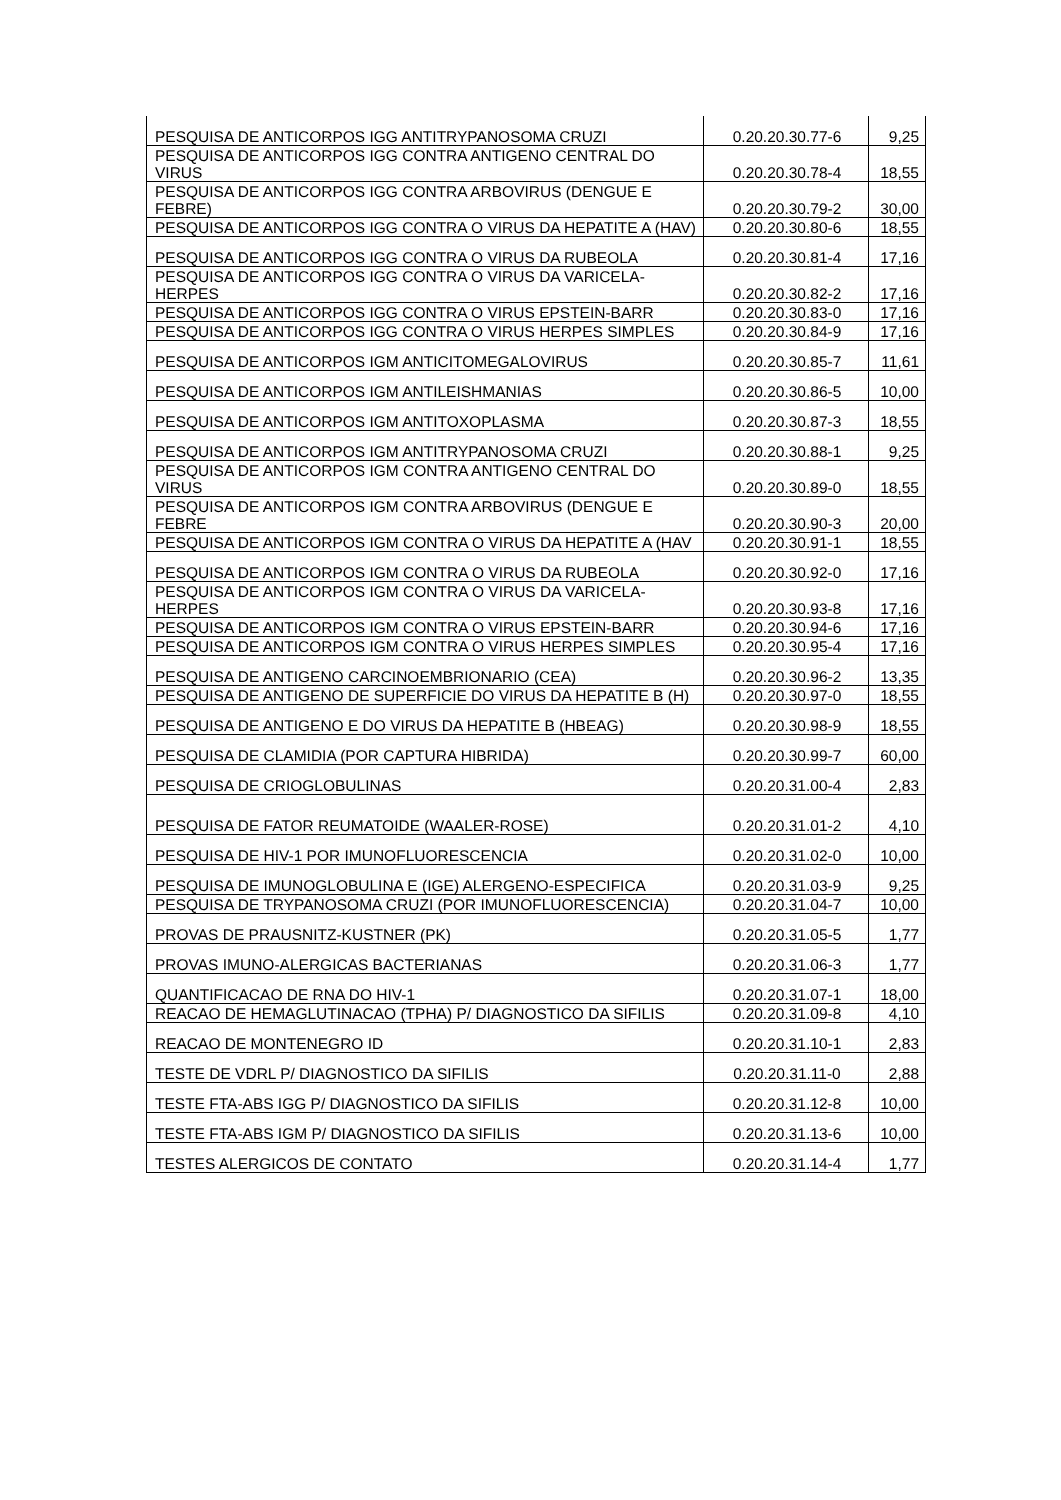| PESQUISA DE ANTICORPOS IGG ANTITRYPANOSOMA CRUZI | 0.20.20.30.77-6 | 9,25 |
| PESQUISA DE ANTICORPOS IGG CONTRA ANTIGENO CENTRAL DO VIRUS | 0.20.20.30.78-4 | 18,55 |
| PESQUISA DE ANTICORPOS IGG CONTRA ARBOVIRUS (DENGUE E FEBRE) | 0.20.20.30.79-2 | 30,00 |
| PESQUISA DE ANTICORPOS IGG CONTRA O VIRUS DA HEPATITE A (HAV) | 0.20.20.30.80-6 | 18,55 |
| PESQUISA DE ANTICORPOS IGG CONTRA O VIRUS DA RUBEOLA | 0.20.20.30.81-4 | 17,16 |
| PESQUISA DE ANTICORPOS IGG CONTRA O VIRUS DA VARICELA-HERPES | 0.20.20.30.82-2 | 17,16 |
| PESQUISA DE ANTICORPOS IGG CONTRA O VIRUS EPSTEIN-BARR | 0.20.20.30.83-0 | 17,16 |
| PESQUISA DE ANTICORPOS IGG CONTRA O VIRUS HERPES SIMPLES | 0.20.20.30.84-9 | 17,16 |
| PESQUISA DE ANTICORPOS IGM ANTICITOMEGALOVIRUS | 0.20.20.30.85-7 | 11,61 |
| PESQUISA DE ANTICORPOS IGM ANTILEISHMANIAS | 0.20.20.30.86-5 | 10,00 |
| PESQUISA DE ANTICORPOS IGM ANTITOXOPLASMA | 0.20.20.30.87-3 | 18,55 |
| PESQUISA DE ANTICORPOS IGM ANTITRYPANOSOMA CRUZI | 0.20.20.30.88-1 | 9,25 |
| PESQUISA DE ANTICORPOS IGM CONTRA ANTIGENO CENTRAL DO VIRUS | 0.20.20.30.89-0 | 18,55 |
| PESQUISA DE ANTICORPOS IGM CONTRA ARBOVIRUS (DENGUE E FEBRE | 0.20.20.30.90-3 | 20,00 |
| PESQUISA DE ANTICORPOS IGM CONTRA O VIRUS DA HEPATITE A (HAV | 0.20.20.30.91-1 | 18,55 |
| PESQUISA DE ANTICORPOS IGM CONTRA O VIRUS DA RUBEOLA | 0.20.20.30.92-0 | 17,16 |
| PESQUISA DE ANTICORPOS IGM CONTRA O VIRUS DA VARICELA-HERPES | 0.20.20.30.93-8 | 17,16 |
| PESQUISA DE ANTICORPOS IGM CONTRA O VIRUS EPSTEIN-BARR | 0.20.20.30.94-6 | 17,16 |
| PESQUISA DE ANTICORPOS IGM CONTRA O VIRUS HERPES SIMPLES | 0.20.20.30.95-4 | 17,16 |
| PESQUISA DE ANTIGENO CARCINOEMBRIONARIO (CEA) | 0.20.20.30.96-2 | 13,35 |
| PESQUISA DE ANTIGENO DE SUPERFICIE DO VIRUS DA HEPATITE B (H) | 0.20.20.30.97-0 | 18,55 |
| PESQUISA DE ANTIGENO E DO VIRUS DA HEPATITE B (HBEAG) | 0.20.20.30.98-9 | 18,55 |
| PESQUISA DE CLAMIDIA (POR CAPTURA HIBRIDA) | 0.20.20.30.99-7 | 60,00 |
| PESQUISA DE CRIOGLOBULINAS | 0.20.20.31.00-4 | 2,83 |
| PESQUISA DE FATOR REUMATOIDE (WAALER-ROSE) | 0.20.20.31.01-2 | 4,10 |
| PESQUISA DE HIV-1 POR IMUNOFLUORESCENCIA | 0.20.20.31.02-0 | 10,00 |
| PESQUISA DE IMUNOGLOBULINA E (IGE) ALERGENO-ESPECIFICA | 0.20.20.31.03-9 | 9,25 |
| PESQUISA DE TRYPANOSOMA CRUZI (POR IMUNOFLUORESCENCIA) | 0.20.20.31.04-7 | 10,00 |
| PROVAS DE PRAUSNITZ-KUSTNER (PK) | 0.20.20.31.05-5 | 1,77 |
| PROVAS IMUNO-ALERGICAS BACTERIANAS | 0.20.20.31.06-3 | 1,77 |
| QUANTIFICACAO DE RNA DO HIV-1 | 0.20.20.31.07-1 | 18,00 |
| REACAO DE HEMAGLUTINACAO (TPHA) P/ DIAGNOSTICO DA SIFILIS | 0.20.20.31.09-8 | 4,10 |
| REACAO DE MONTENEGRO ID | 0.20.20.31.10-1 | 2,83 |
| TESTE DE VDRL P/ DIAGNOSTICO DA SIFILIS | 0.20.20.31.11-0 | 2,88 |
| TESTE FTA-ABS IGG P/ DIAGNOSTICO DA SIFILIS | 0.20.20.31.12-8 | 10,00 |
| TESTE FTA-ABS IGM P/ DIAGNOSTICO DA SIFILIS | 0.20.20.31.13-6 | 10,00 |
| TESTES ALERGICOS DE CONTATO | 0.20.20.31.14-4 | 1,77 |